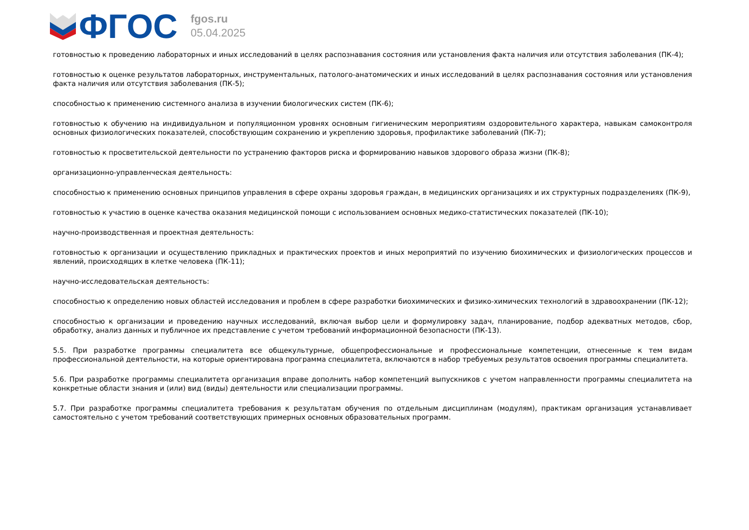ФГОС
fgos.ru
05.04.2025
готовностью к проведению лабораторных и иных исследований в целях распознавания состояния или установления факта наличия или отсутствия заболевания (ПК-4);
готовностью к оценке результатов лабораторных, инструментальных, патолого-анатомических и иных исследований в целях распознавания состояния или установления факта наличия или отсутствия заболевания (ПК-5);
способностью к применению системного анализа в изучении биологических систем (ПК-6);
готовностью к обучению на индивидуальном и популяционном уровнях основным гигиеническим мероприятиям оздоровительного характера, навыкам самоконтроля основных физиологических показателей, способствующим сохранению и укреплению здоровья, профилактике заболеваний (ПК-7);
готовностью к просветительской деятельности по устранению факторов риска и формированию навыков здорового образа жизни (ПК-8);
организационно-управленческая деятельность:
способностью к применению основных принципов управления в сфере охраны здоровья граждан, в медицинских организациях и их структурных подразделениях (ПК-9),
готовностью к участию в оценке качества оказания медицинской помощи с использованием основных медико-статистических показателей (ПК-10);
научно-производственная и проектная деятельность:
готовностью к организации и осуществлению прикладных и практических проектов и иных мероприятий по изучению биохимических и физиологических процессов и явлений, происходящих в клетке человека (ПК-11);
научно-исследовательская деятельность:
способностью к определению новых областей исследования и проблем в сфере разработки биохимических и физико-химических технологий в здравоохранении (ПК-12);
способностью к организации и проведению научных исследований, включая выбор цели и формулировку задач, планирование, подбор адекватных методов, сбор, обработку, анализ данных и публичное их представление с учетом требований информационной безопасности (ПК-13).
5.5. При разработке программы специалитета все общекультурные, общепрофессиональные и профессиональные компетенции, отнесенные к тем видам профессиональной деятельности, на которые ориентирована программа специалитета, включаются в набор требуемых результатов освоения программы специалитета.
5.6. При разработке программы специалитета организация вправе дополнить набор компетенций выпускников с учетом направленности программы специалитета на конкретные области знания и (или) вид (виды) деятельности или специализации программы.
5.7. При разработке программы специалитета требования к результатам обучения по отдельным дисциплинам (модулям), практикам организация устанавливает самостоятельно с учетом требований соответствующих примерных основных образовательных программ.